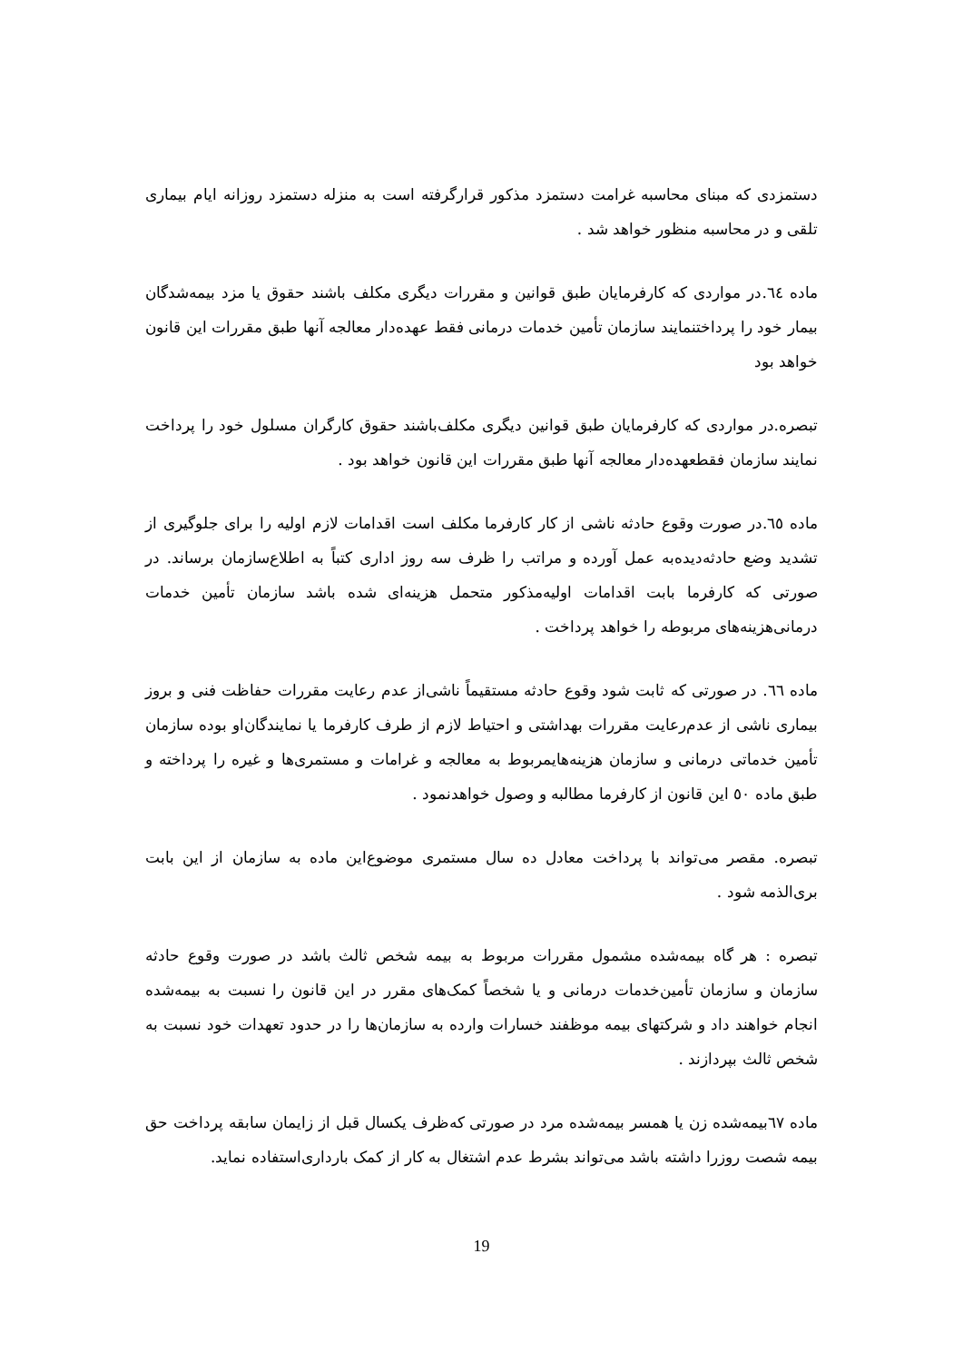دستمزدی که مبنای محاسبه غرامت دستمزد مذکور قرارگرفته است به منزله دستمزد روزانه ایام بیماری تلقی و در محاسبه منظور خواهد شد .
ماده ٦٤.در مواردی که کارفرمایان طبق قوانین و مقررات دیگری مکلف باشند حقوق یا مزد بیمه‌شدگان بیمار خود را پرداختنمایند سازمان تأمین خدمات درمانی فقط عهده‌دار معالجه آنها طبق مقررات این قانون خواهد بود
تبصره.در مواردی که کارفرمایان طبق قوانین دیگری مکلف‌باشند حقوق کارگران مسلول خود را پرداخت نمایند سازمان فقطعهده‌دار معالجه آنها طبق مقررات این قانون خواهد بود .
ماده ٦٥.در صورت وقوع حادثه ناشی از کار کارفرما مکلف است اقدامات لازم اولیه را برای جلوگیری از تشدید وضع حادثه‌دیده‌به عمل آورده و مراتب را ظرف سه روز اداری کتباً به اطلاع‌سازمان برساند. در صورتی که کارفرما بابت اقدامات اولیه‌مذکور متحمل هزینه‌ای شده باشد سازمان تأمین خدمات درمانی‌هزینه‌های مربوطه را خواهد پرداخت .
ماده ٦٦. در صورتی که ثابت شود وقوع حادثه مستقیماً ناشی‌از عدم رعایت مقررات حفاظت فنی و بروز بیماری ناشی از عدم‌رعایت مقررات بهداشتی و احتیاط لازم از طرف کارفرما یا نمایندگان‌او بوده سازمان تأمین خدماتی درمانی و سازمان هزینه‌هایمربوط به معالجه و غرامات و مستمری‌ها و غیره را پرداخته و طبق ماده ٥٠ این قانون از کارفرما مطالبه و وصول خواهدنمود .
تبصره. مقصر می‌تواند با پرداخت معادل ده سال مستمری موضوع‌این ماده به سازمان از این بابت بری‌الذمه شود .
تبصره : هر گاه بیمه‌شده مشمول مقررات مربوط به بیمه شخص ثالث باشد در صورت وقوع حادثه سازمان و سازمان تأمین‌خدمات درمانی و یا شخصاً کمک‌های مقرر در این قانون را نسبت به بیمه‌شده انجام خواهند داد و شرکتهای بیمه موظفند خسارات وارده به سازمان‌ها را در حدود تعهدات خود نسبت به شخص ثالث بپردازند .
ماده ٦٧بیمه‌شده زن یا همسر بیمه‌شده مرد در صورتی که‌ظرف یکسال قبل از زایمان سابقه پرداخت حق بیمه شصت روزرا داشته باشد می‌تواند بشرط عدم اشتغال به کار از کمک بارداری‌استفاده نماید.
19